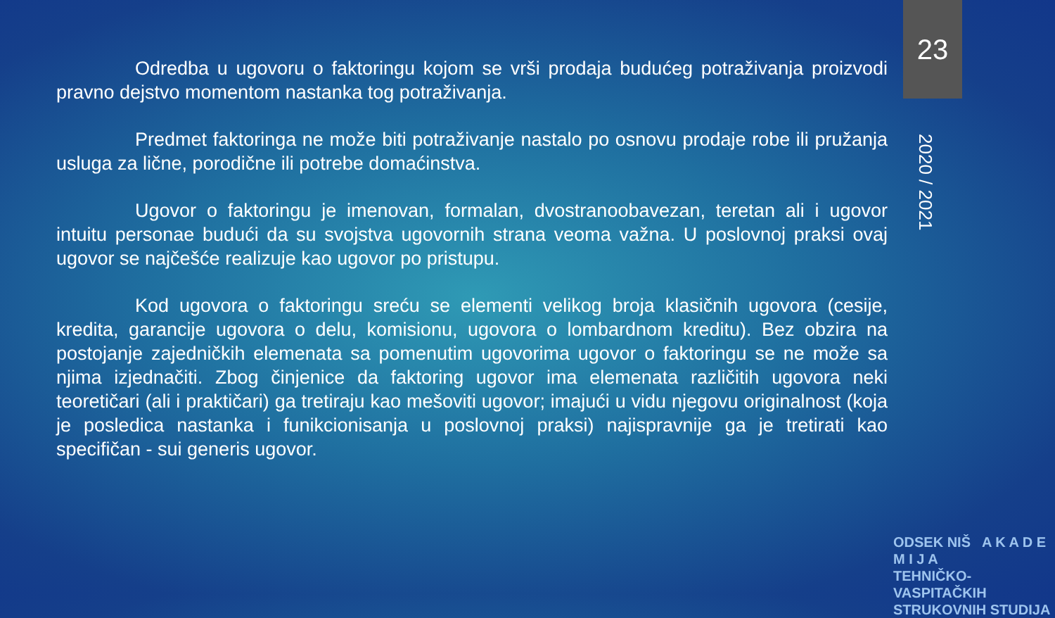Odredba u ugovoru o faktoringu kojom se vrši prodaja budućeg potraživanja proizvodi pravno dejstvo momentom nastanka tog potraživanja.
Predmet faktoringa ne može biti potraživanje nastalo po osnovu prodaje robe ili pružanja usluga za lične, porodične ili potrebe domaćinstva.
Ugovor o faktoringu je imenovan, formalan, dvostranoobavezan, teretan ali i ugovor intuitu personae budući da su svojstva ugovornih strana veoma važna. U poslovnoj praksi ovaj ugovor se najčešće realizuje kao ugovor po pristupu.
Kod ugovora o faktoringu sreću se elementi velikog broja klasičnih ugovora (cesije, kredita, garancije ugovora o delu, komisionu, ugovora o lombardnom kreditu). Bez obzira na postojanje zajedničkih elemenata sa pomenutim ugovorima ugovor o faktoringu se ne može sa njima izjednačiti. Zbog činjenice da faktoring ugovor ima elemenata različitih ugovora neki teoretičari (ali i praktičari) ga tretiraju kao mešoviti ugovor; imajući u vidu njegovu originalnost (koja je posledica nastanka i funikcionisanja u poslovnoj praksi) najispravnije ga je tretirati kao specifičan - sui generis ugovor.
23
2020 / 2021
ODSEK NIŠ A K A D E M I J A
TEHNIČKO-VASPITAČKIH
STRUKOVNIH STUDIJA